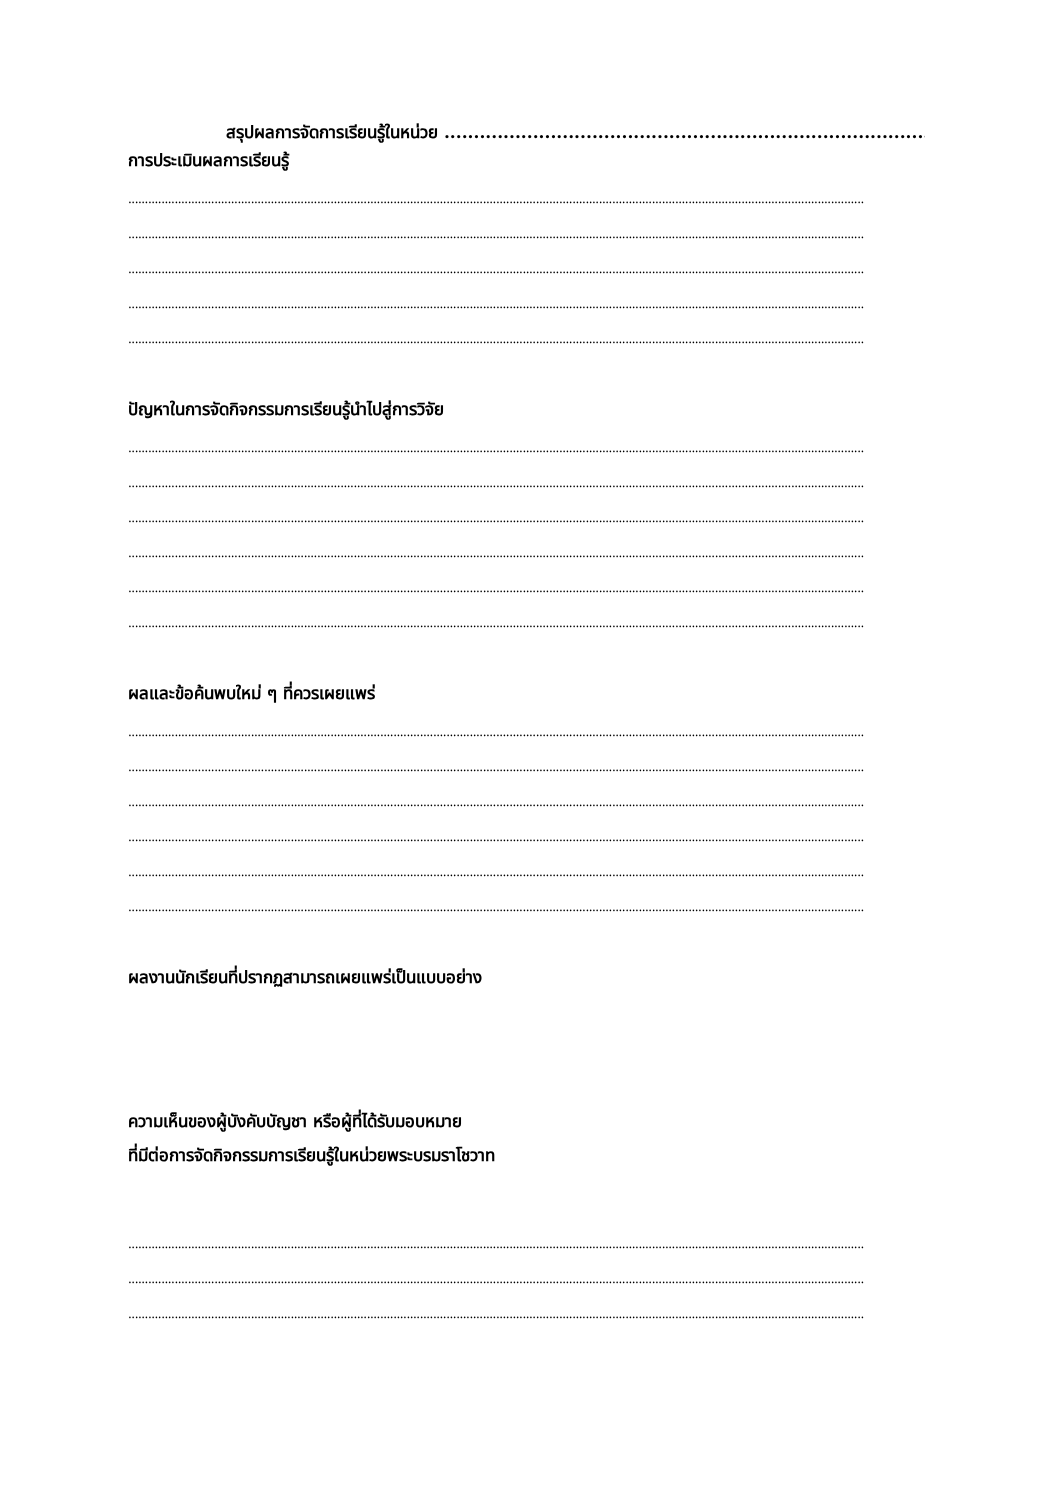สรุปผลการจัดการเรียนรู้ในหน่วย .......................................................................................
การประเมินผลการเรียนรู้
..............................................................................................................................................................................................................................
..............................................................................................................................................................................................................................
..............................................................................................................................................................................................................................
..............................................................................................................................................................................................................................
..............................................................................................................................................................................................................................
ปัญหาในการจัดกิจกรรมการเรียนรู้นำไปสู่การวิจัย
..............................................................................................................................................................................................................................
..............................................................................................................................................................................................................................
..............................................................................................................................................................................................................................
..............................................................................................................................................................................................................................
..............................................................................................................................................................................................................................
..............................................................................................................................................................................................................................
ผลและข้อค้นพบใหม่ ๆ ที่ควรเผยแพร่
..............................................................................................................................................................................................................................
..............................................................................................................................................................................................................................
..............................................................................................................................................................................................................................
..............................................................................................................................................................................................................................
..............................................................................................................................................................................................................................
..............................................................................................................................................................................................................................
ผลงานนักเรียนที่ปรากฏสามารถเผยแพร่เป็นแบบอย่าง
ความเห็นของผู้บังคับบัญชา หรือผู้ที่ได้รับมอบหมาย
ที่มีต่อการจัดกิจกรรมการเรียนรู้ในหน่วยพระบรมราโชวาท
..............................................................................................................................................................................................................................
..............................................................................................................................................................................................................................
..............................................................................................................................................................................................................................